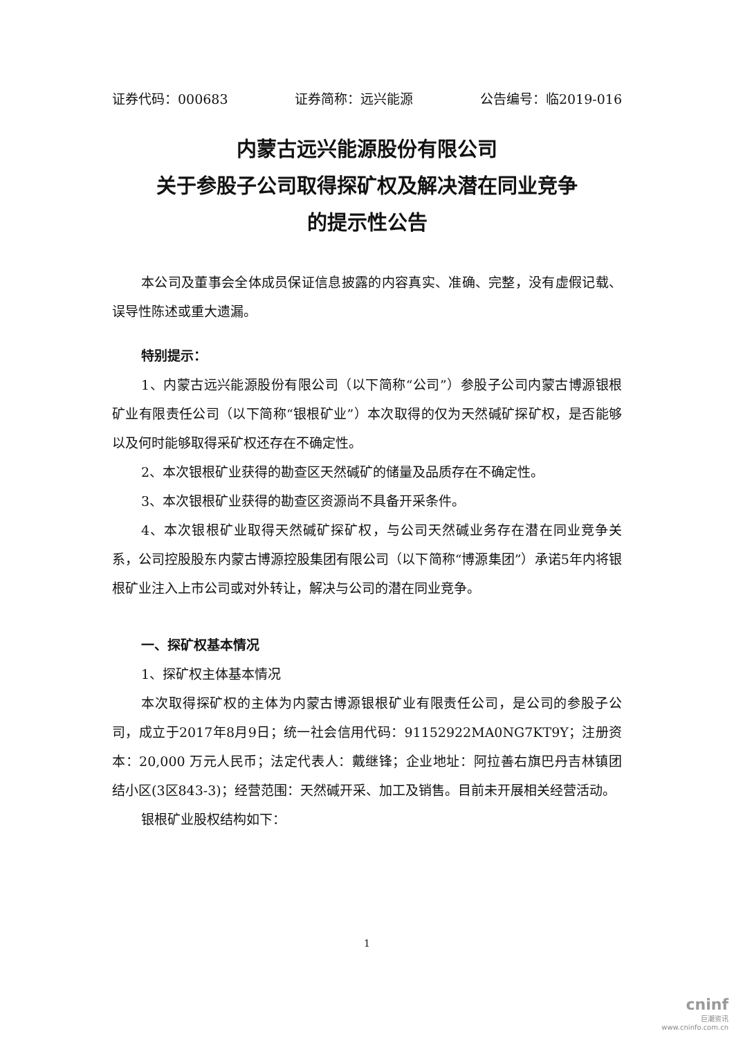证券代码：000683 证券简称：远兴能源 公告编号：临2019-016
内蒙古远兴能源股份有限公司
关于参股子公司取得探矿权及解决潜在同业竞争
的提示性公告
本公司及董事会全体成员保证信息披露的内容真实、准确、完整，没有虚假记载、误导性陈述或重大遗漏。
特别提示：
1、内蒙古远兴能源股份有限公司（以下简称“公司”）参股子公司内蒙古博源银根矿业有限责任公司（以下简称“银根矿业”）本次取得的仅为天然碱矿探矿权，是否能够以及何时能够取得采矿权还存在不确定性。
2、本次银根矿业获得的勘查区天然碱矿的储量及品质存在不确定性。
3、本次银根矿业获得的勘查区资源尚不具备开采条件。
4、本次银根矿业取得天然碱矿探矿权，与公司天然碱业务存在潜在同业竞争关系，公司控股股东内蒙古博源控股集团有限公司（以下简称“博源集团”）承诺5年内将银根矿业注入上市公司或对外转让，解决与公司的潜在同业竞争。
一、探矿权基本情况
1、探矿权主体基本情况
本次取得探矿权的主体为内蒙古博源银根矿业有限责任公司，是公司的参股子公司，成立于2017年8月9日；统一社会信用代码：91152922MA0NG7KT9Y；注册资本：20,000 万元人民币；法定代表人：戴继锋；企业地址：阿拉善右旗巴丹吉林镇团结小区(3区843-3)；经营范围：天然碱开采、加工及销售。目前未开展相关经营活动。
银根矿业股权结构如下：
1
cninf
巨潮资讯
www.cninfo.com.cn